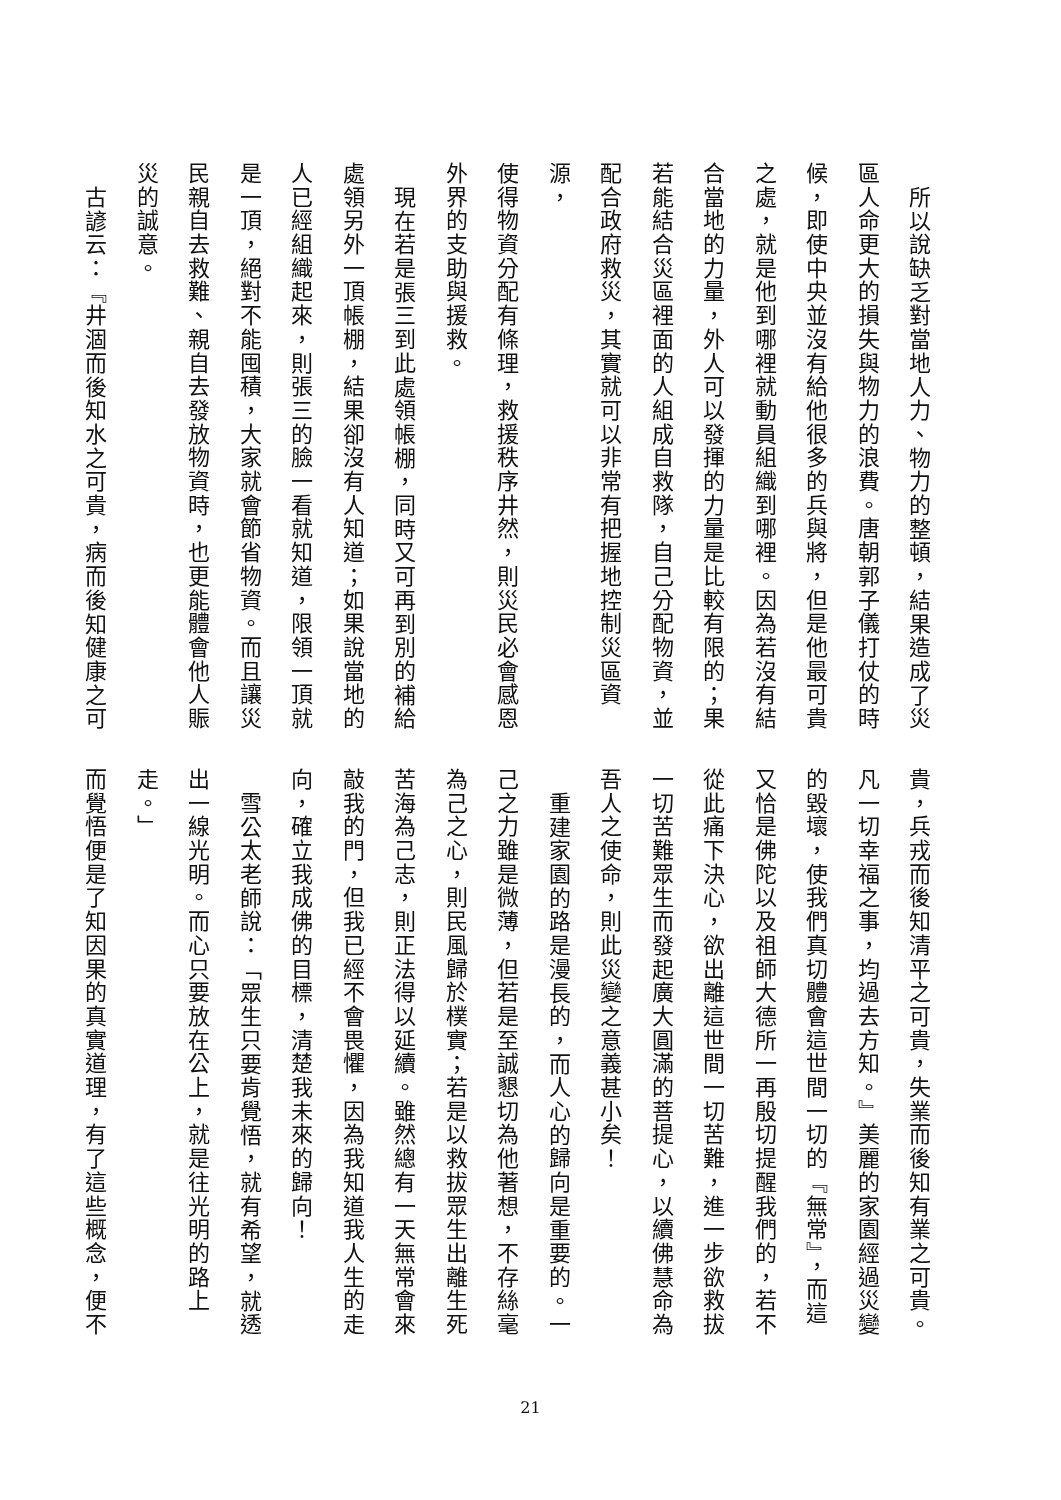所以說缺乏對當地人力、物力的整頓，結果造成了災
區人命更大的損失與物力的浪費。唐朝郭子儀打仗的時
候，即使中央並沒有給他很多的兵與將，但是他最可貴
之處，就是他到哪裡就動員組織到哪裡。因為若沒有結
合當地的力量，外人可以發揮的力量是比較有限的；果
若能結合災區裡面的人組成自救隊，自己分配物資，並
配合政府救災，其實就可以非常有把握地控制災區資源，
使得物資分配有條理，救援秩序井然，則災民必會感恩
外界的支助與援救。
現在若是張三到此處領帳棚，同時又可再到別的補給
處領另外一頂帳棚，結果卻沒有人知道；如果說當地的
人已經組織起來，則張三的臉一看就知道，限領一頂就
是一頂，絕對不能囤積，大家就會節省物資。而且讓災
民親自去救難、親自去發放物資時，也更能體會他人賑
災的誠意。
古諺云：『井涸而後知水之可貴，病而後知健康之可
貴，兵戎而後知清平之可貴，失業而後知有業之可貴。
凡一切幸福之事，均過去方知。』美麗的家園經過災變
的毀壞，使我們真切體會這世間一切的『無常』，而這
又恰是佛陀以及祖師大德所一再殷切提醒我們的，若不
從此痛下決心，欲出離這世間一切苦難，進一步欲救拔
一切苦難眾生而發起廣大圓滿的菩提心，以續佛慧命為
吾人之使命，則此災變之意義甚小矣！
重建家園的路是漫長的，而人心的歸向是重要的。一
己之力雖是微薄，但若是至誠懇切為他著想，不存絲毫
為己之心，則民風歸於樸實；若是以救拔眾生出離生死
苦海為己志，則正法得以延續。雖然總有一天無常會來
敲我的門，但我已經不會畏懼，因為我知道我人生的走
向，確立我成佛的目標，清楚我未來的歸向！
雪公太老師說：「眾生只要肯覺悟，就有希望，就透
出一線光明。而心只要放在公上，就是往光明的路上走。」
而覺悟便是了知因果的真實道理，有了這些概念，便不
21